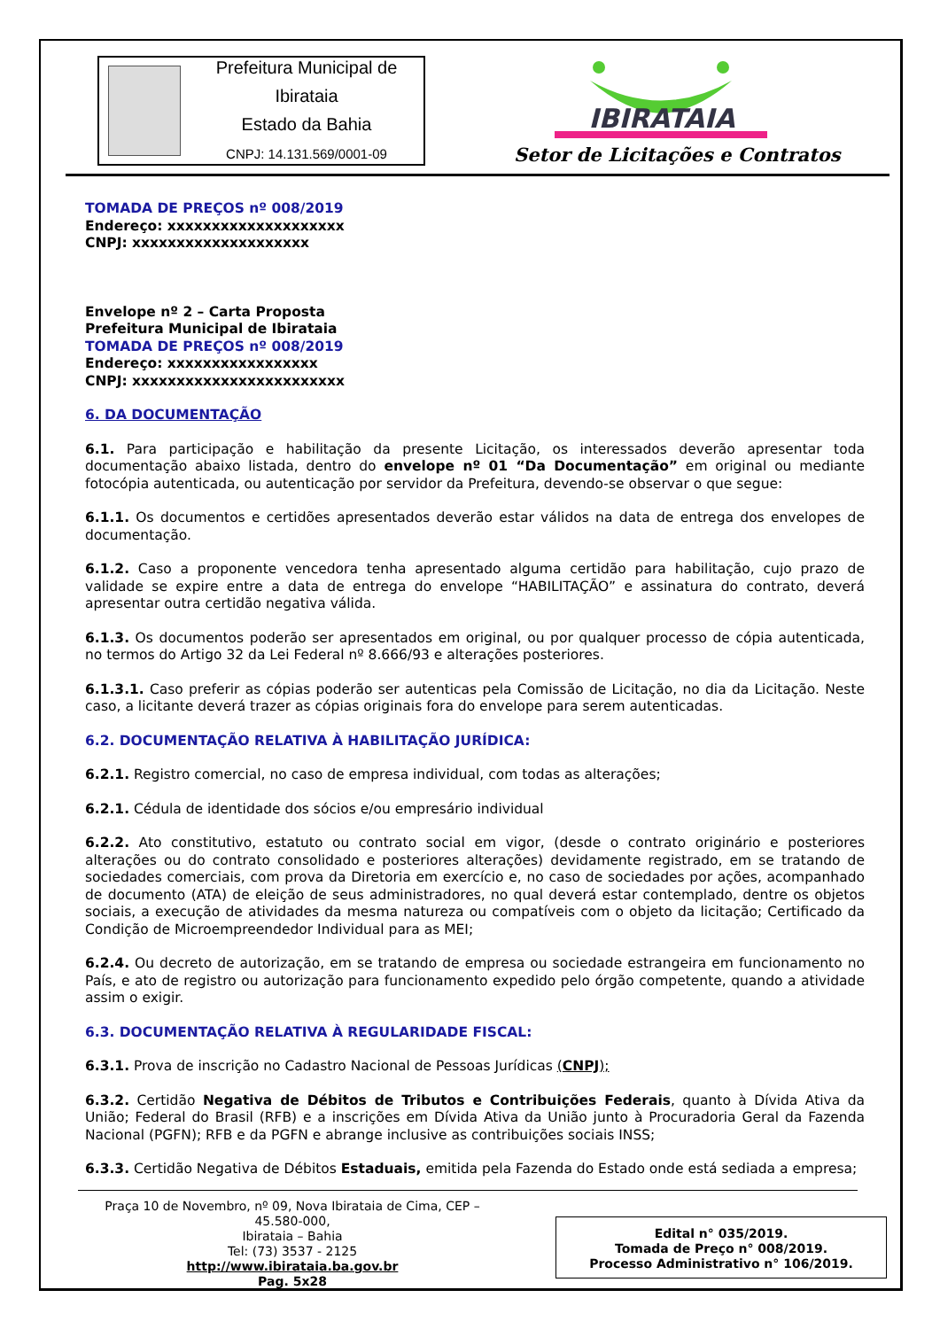Prefeitura Municipal de Ibirataia
Estado da Bahia
CNPJ: 14.131.569/0001-09
IBIRATAIA
Setor de Licitações e Contratos
TOMADA DE PREÇOS nº 008/2019
Endereço: xxxxxxxxxxxxxxxxxxxx
CNPJ: xxxxxxxxxxxxxxxxxxxx
Envelope nº 2 – Carta Proposta
Prefeitura Municipal de Ibirataia
TOMADA DE PREÇOS nº 008/2019
Endereço: xxxxxxxxxxxxxxxxx
CNPJ: xxxxxxxxxxxxxxxxxxxxxxxx
6. DA DOCUMENTAÇÃO
6.1. Para participação e habilitação da presente Licitação, os interessados deverão apresentar toda documentação abaixo listada, dentro do envelope nº 01 “Da Documentação” em original ou mediante fotocópia autenticada, ou autenticação por servidor da Prefeitura, devendo-se observar o que segue:
6.1.1. Os documentos e certidões apresentados deverão estar válidos na data de entrega dos envelopes de documentação.
6.1.2. Caso a proponente vencedora tenha apresentado alguma certidão para habilitação, cujo prazo de validade se expire entre a data de entrega do envelope “HABILITAÇÃO” e assinatura do contrato, deverá apresentar outra certidão negativa válida.
6.1.3. Os documentos poderão ser apresentados em original, ou por qualquer processo de cópia autenticada, no termos do Artigo 32 da Lei Federal nº 8.666/93 e alterações posteriores.
6.1.3.1. Caso preferir as cópias poderão ser autenticas pela Comissão de Licitação, no dia da Licitação. Neste caso, a licitante deverá trazer as cópias originais fora do envelope para serem autenticadas.
6.2. DOCUMENTAÇÃO RELATIVA À HABILITAÇÃO JURÍDICA:
6.2.1. Registro comercial, no caso de empresa individual, com todas as alterações;
6.2.1. Cédula de identidade dos sócios e/ou empresário individual
6.2.2. Ato constitutivo, estatuto ou contrato social em vigor, (desde o contrato originário e posteriores alterações ou do contrato consolidado e posteriores alterações) devidamente registrado, em se tratando de sociedades comerciais, com prova da Diretoria em exercício e, no caso de sociedades por ações, acompanhado de documento (ATA) de eleição de seus administradores, no qual deverá estar contemplado, dentre os objetos sociais, a execução de atividades da mesma natureza ou compatíveis com o objeto da licitação; Certificado da Condição de Microempreendedor Individual para as MEI;
6.2.4. Ou decreto de autorização, em se tratando de empresa ou sociedade estrangeira em funcionamento no País, e ato de registro ou autorização para funcionamento expedido pelo órgão competente, quando a atividade assim o exigir.
6.3. DOCUMENTAÇÃO RELATIVA À REGULARIDADE FISCAL:
6.3.1. Prova de inscrição no Cadastro Nacional de Pessoas Jurídicas (CNPJ);
6.3.2. Certidão Negativa de Débitos de Tributos e Contribuições Federais, quanto à Dívida Ativa da União; Federal do Brasil (RFB) e a inscrições em Dívida Ativa da União junto à Procuradoria Geral da Fazenda Nacional (PGFN); RFB e da PGFN e abrange inclusive as contribuições sociais INSS;
6.3.3. Certidão Negativa de Débitos Estaduais, emitida pela Fazenda do Estado onde está sediada a empresa;
Praça 10 de Novembro, nº 09, Nova Ibirataia de Cima, CEP – 45.580-000,
Ibirataia – Bahia
Tel: (73) 3537 - 2125
http://www.ibirataia.ba.gov.br
Pag. 5x28
Edital n° 035/2019.
Tomada de Preço n° 008/2019.
Processo Administrativo n° 106/2019.